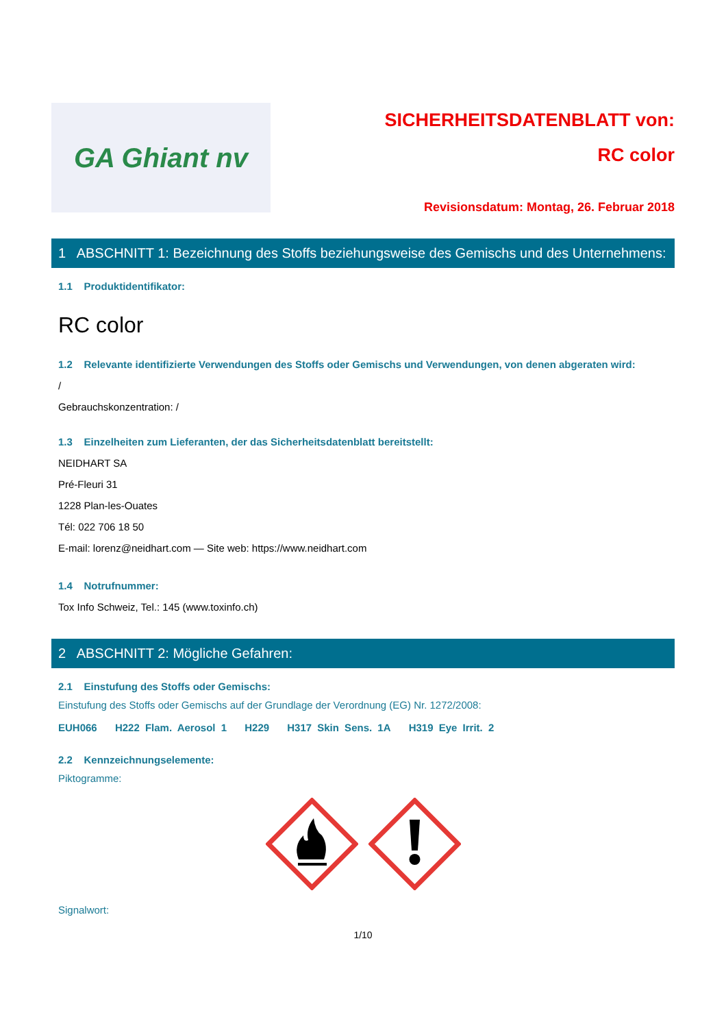GA Ghiant nv
SICHERHEITSDATENBLATT von:
RC color
Revisionsdatum: Montag, 26. Februar 2018
1 ABSCHNITT 1: Bezeichnung des Stoffs beziehungsweise des Gemischs und des Unternehmens:
1.1 Produktidentifikator:
RC color
1.2 Relevante identifizierte Verwendungen des Stoffs oder Gemischs und Verwendungen, von denen abgeraten wird:
/
Gebrauchskonzentration: /
1.3 Einzelheiten zum Lieferanten, der das Sicherheitsdatenblatt bereitstellt:
NEIDHART SA
Pré-Fleuri 31
1228 Plan-les-Ouates
Tél: 022 706 18 50
E-mail: lorenz@neidhart.com — Site web: https://www.neidhart.com
1.4 Notrufnummer:
Tox Info Schweiz, Tel.: 145 (www.toxinfo.ch)
2 ABSCHNITT 2: Mögliche Gefahren:
2.1 Einstufung des Stoffs oder Gemischs:
Einstufung des Stoffs oder Gemischs auf der Grundlage der Verordnung (EG) Nr. 1272/2008:
EUH066 H222 Flam. Aerosol 1 H229 H317 Skin Sens. 1A H319 Eye Irrit. 2
2.2 Kennzeichnungselemente:
Piktogramme:
Signalwort:
1/10